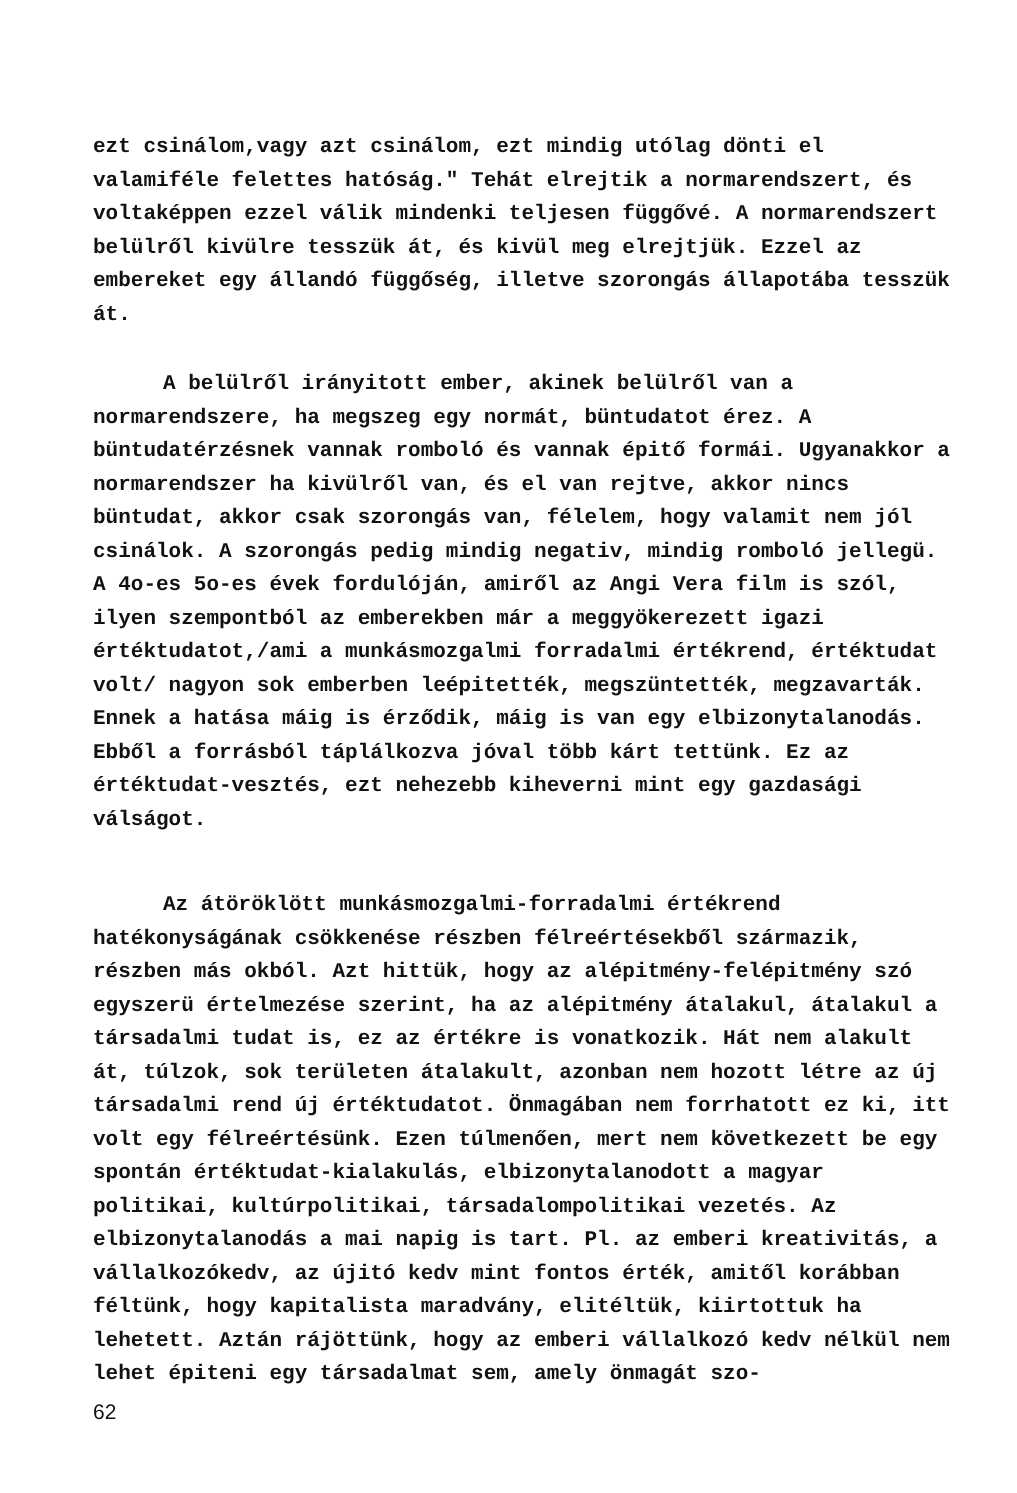ezt csinálom,vagy azt csinálom, ezt mindig utólag dönti el valamiféle felettes hatóság." Tehát elrejtik a normarendszert, és voltaképpen ezzel válik mindenki teljesen függővé. A normarendszert belülről kivülre tesszük át, és kivül meg elrejtjük. Ezzel az embereket egy állandó függőség, illetve szorongás állapotába tesszük át.
A belülről irányitott ember, akinek belülről van a normarendszere, ha megszeg egy normát, büntudatot érez. A büntudatérzésnek vannak romboló és vannak épitő formái. Ugyanakkor a normarendszer ha kivülről van, és el van rejtve, akkor nincs büntudat, akkor csak szorongás van, félelem, hogy valamit nem jól csinálok. A szorongás pedig mindig negativ, mindig romboló jellegü. A 4o-es 5o-es évek fordulóján, amiről az Angi Vera film is szól, ilyen szempontból az emberekben már a meggyökerezett igazi értéktudatot,/ami a munkásmozgalmi forradalmi értékrend, értéktudat volt/ nagyon sok emberben leépitették, megszüntették, megzavarták. Ennek a hatása máig is érződik, máig is van egy elbizonytalanodás. Ebből a forrásból táplálkozva jóval több kárt tettünk. Ez az értéktudat-vesztés, ezt nehezebb kiheverni mint egy gazdasági válságot.
Az átöröklött munkásmozgalmi-forradalmi értékrend hatékonyságának csökkenése részben félreértésekből származik, részben más okból. Azt hittük, hogy az alépitmény-felépitmény szó egyszerü értelmezése szerint, ha az alépitmény átalakul, átalakul a társadalmi tudat is, ez az értékre is vonatkozik. Hát nem alakult át, túlzok, sok területen átalakult, azonban nem hozott létre az új társadalmi rend új értéktudatot. Önmagában nem forrhatott ez ki, itt volt egy félreértésünk. Ezen túlmenően, mert nem következett be egy spontán értéktudat-kialakulás, elbizonytalanodott a magyar politikai, kultúrpolitikai, társadalompolitikai vezetés. Az elbizonytalanodás a mai napig is tart. Pl. az emberi kreativitás, a vállalkozókedv, az újitó kedv mint fontos érték, amitől korábban féltünk, hogy kapitalista maradvány, elitéltük, kiirtottuk ha lehetett. Aztán rájöttünk, hogy az emberi vállalkozó kedv nélkül nem lehet épiteni egy társadalmat sem, amely önmagát szo-
62